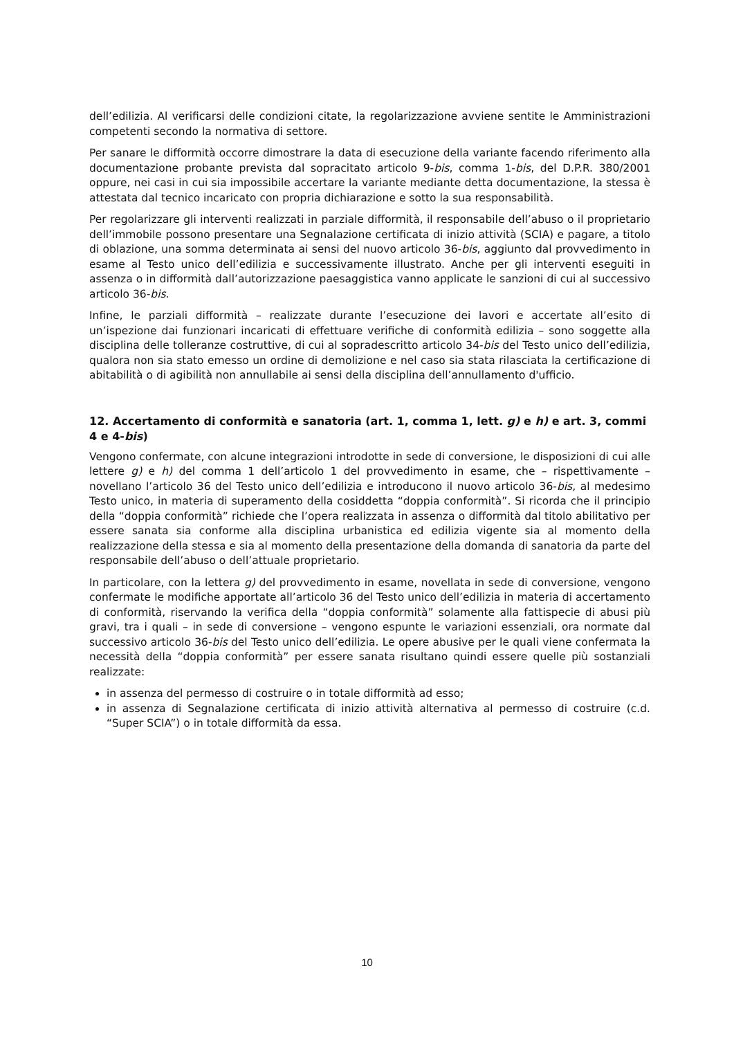dell’edilizia. Al verificarsi delle condizioni citate, la regolarizzazione avviene sentite le Amministrazioni competenti secondo la normativa di settore.
Per sanare le difformità occorre dimostrare la data di esecuzione della variante facendo riferimento alla documentazione probante prevista dal sopracitato articolo 9-bis, comma 1-bis, del D.P.R. 380/2001 oppure, nei casi in cui sia impossibile accertare la variante mediante detta documentazione, la stessa è attestata dal tecnico incaricato con propria dichiarazione e sotto la sua responsabilità.
Per regolarizzare gli interventi realizzati in parziale difformità, il responsabile dell’abuso o il proprietario dell’immobile possono presentare una Segnalazione certificata di inizio attività (SCIA) e pagare, a titolo di oblazione, una somma determinata ai sensi del nuovo articolo 36-bis, aggiunto dal provvedimento in esame al Testo unico dell’edilizia e successivamente illustrato. Anche per gli interventi eseguiti in assenza o in difformità dall’autorizzazione paesaggistica vanno applicate le sanzioni di cui al successivo articolo 36-bis.
Infine, le parziali difformità – realizzate durante l’esecuzione dei lavori e accertate all’esito di un’ispezione dai funzionari incaricati di effettuare verifiche di conformità edilizia – sono soggette alla disciplina delle tolleranze costruttive, di cui al sopradescritto articolo 34-bis del Testo unico dell’edilizia, qualora non sia stato emesso un ordine di demolizione e nel caso sia stata rilasciata la certificazione di abitabilità o di agibilità non annullabile ai sensi della disciplina dell’annullamento d'ufficio.
12. Accertamento di conformità e sanatoria (art. 1, comma 1, lett. g) e h) e art. 3, commi 4 e 4-bis)
Vengono confermate, con alcune integrazioni introdotte in sede di conversione, le disposizioni di cui alle lettere g) e h) del comma 1 dell’articolo 1 del provvedimento in esame, che – rispettivamente – novellano l’articolo 36 del Testo unico dell’edilizia e introducono il nuovo articolo 36-bis, al medesimo Testo unico, in materia di superamento della cosiddetta “doppia conformità”. Si ricorda che il principio della “doppia conformità” richiede che l’opera realizzata in assenza o difformità dal titolo abilitativo per essere sanata sia conforme alla disciplina urbanistica ed edilizia vigente sia al momento della realizzazione della stessa e sia al momento della presentazione della domanda di sanatoria da parte del responsabile dell’abuso o dell’attuale proprietario.
In particolare, con la lettera g) del provvedimento in esame, novellata in sede di conversione, vengono confermate le modifiche apportate all’articolo 36 del Testo unico dell’edilizia in materia di accertamento di conformità, riservando la verifica della “doppia conformità” solamente alla fattispecie di abusi più gravi, tra i quali – in sede di conversione – vengono espunte le variazioni essenziali, ora normate dal successivo articolo 36-bis del Testo unico dell’edilizia. Le opere abusive per le quali viene confermata la necessità della “doppia conformità” per essere sanata risultano quindi essere quelle più sostanziali realizzate:
in assenza del permesso di costruire o in totale difformità ad esso;
in assenza di Segnalazione certificata di inizio attività alternativa al permesso di costruire (c.d. “Super SCIA”) o in totale difformità da essa.
10